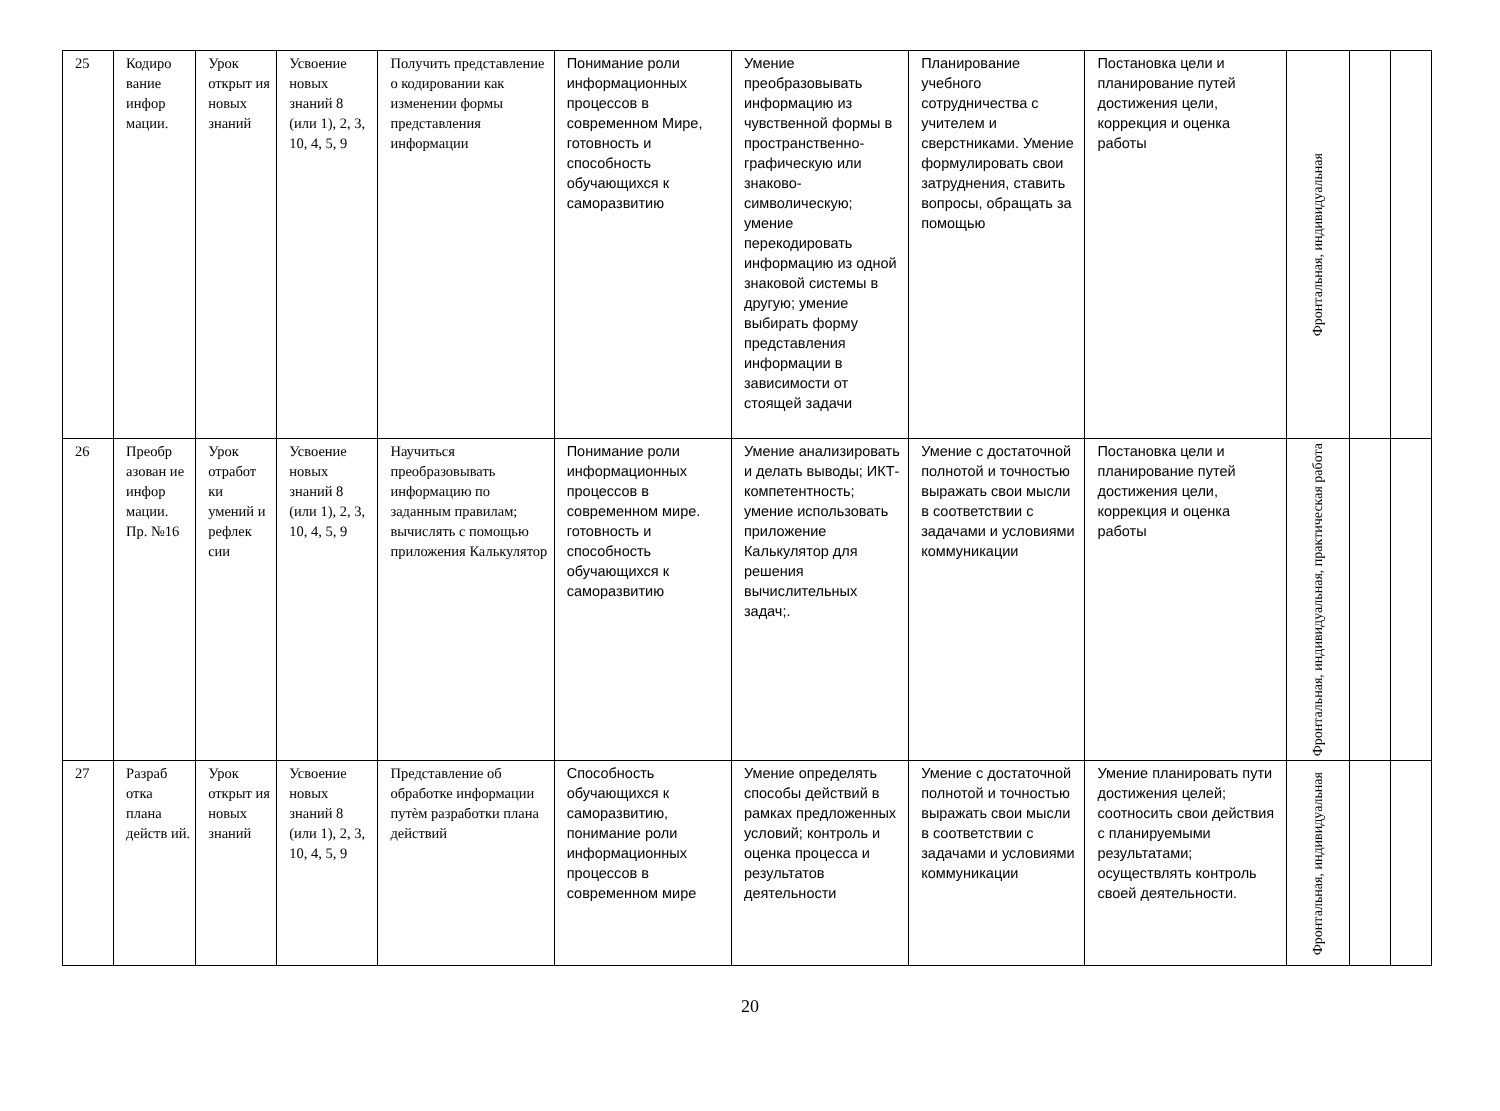| 25 | Кодиро вание инфор мации. | Урок открыт ия новых знаний | Усвоение новых знаний 8 (или 1), 2, 3, 10, 4, 5, 9 | Получить представление о кодировании как изменении формы представления информации | Понимание роли информационных процессов в современном Мире, готовность и способность обучающихся к саморазвитию | Умение преобразовывать информацию из чувственной формы в пространственно-графическую или знаково-символическую; умение перекодировать информацию из одной знаковой системы в другую; умение выбирать форму представления информации в зависимости от стоящей задачи | Планирование учебного сотрудничества с учителем и сверстниками. Умение формулировать свои затруднения, ставить вопросы, обращать за помощью | Постановка цели и планирование путей достижения цели, коррекция и оценка работы | Фронтальная, индивидуальная | | |
| 26 | Преобр азован ие инфор мации. Пр. №16 | Урок отработ ки умений и рефлек сии | Усвоение новых знаний 8 (или 1), 2, 3, 10, 4, 5, 9 | Научиться преобразовывать информацию по заданным правилам; вычислять с помощью приложения Калькулятор | Понимание роли информационных процессов в современном мире. готовность и способность обучающихся к саморазвитию | Умение анализировать и делать выводы; ИКТ-компетентность; умение использовать приложение Калькулятор для решения вычислительных задач;. | Умение с достаточной полнотой и точностью выражать свои мысли в соответствии с задачами и условиями коммуникации | Постановка цели и планирование путей достижения цели, коррекция и оценка работы | Фронтальная, индивидуальная, практическая работа | | |
| 27 | Разраб отка плана действ ий. | Урок открыт ия новых знаний | Усвоение новых знаний 8 (или 1), 2, 3, 10, 4, 5, 9 | Представление об обработке информации путѐм разработки плана действий | Способность обучающихся к саморазвитию, понимание роли информационных процессов в современном мире | Умение определять способы действий в рамках предложенных условий; контроль и оценка процесса и результатов деятельности | Умение с достаточной полнотой и точностью выражать свои мысли в соответствии с задачами и условиями коммуникации | Умение планировать пути достижения целей; соотносить свои действия с планируемыми результатами; осуществлять контроль своей деятельности. | Фронтальная, индивидуальная | | |
20